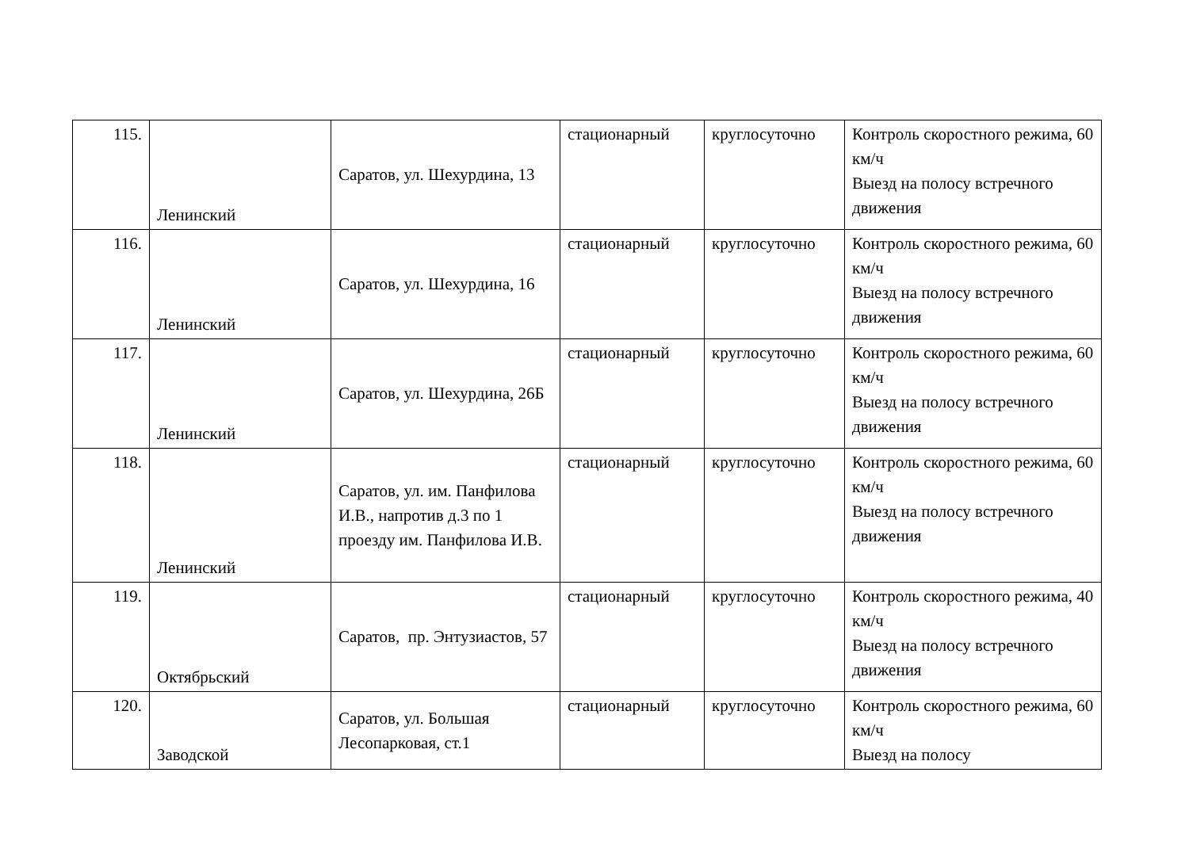| 115. | Ленинский | Саратов, ул. Шехурдина, 13 | стационарный | круглосуточно | Контроль скоростного режима, 60 км/ч Выезд на полосу встречного движения |
| 116. | Ленинский | Саратов, ул. Шехурдина, 16 | стационарный | круглосуточно | Контроль скоростного режима, 60 км/ч Выезд на полосу встречного движения |
| 117. | Ленинский | Саратов, ул. Шехурдина, 26Б | стационарный | круглосуточно | Контроль скоростного режима, 60 км/ч Выезд на полосу встречного движения |
| 118. | Ленинский | Саратов, ул. им. Панфилова И.В., напротив д.3 по 1 проезду им. Панфилова И.В. | стационарный | круглосуточно | Контроль скоростного режима, 60 км/ч Выезд на полосу встречного движения |
| 119. | Октябрьский | Саратов, пр. Энтузиастов, 57 | стационарный | круглосуточно | Контроль скоростного режима, 40 км/ч Выезд на полосу встречного движения |
| 120. | Заводской | Саратов, ул. Большая Лесопарковая, ст.1 | стационарный | круглосуточно | Контроль скоростного режима, 60 км/ч Выезд на полосу |